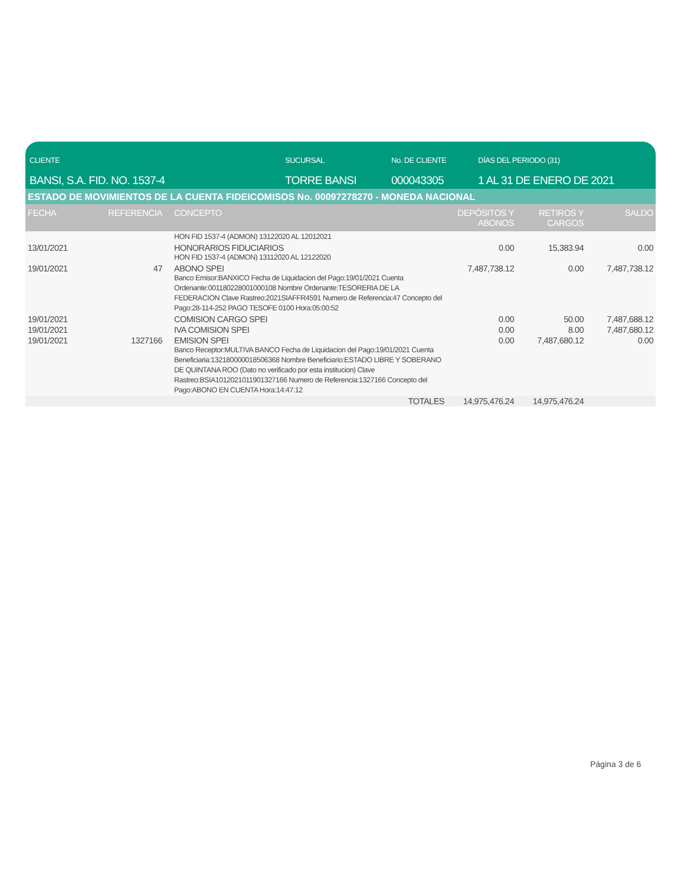CLIENTE
BANSI, S.A. FID. NO. 1537-4
SUCURSAL
TORRE BANSI
No. DE CLIENTE
000043305
DÍAS DEL PERIODO (31)
1 AL 31 DE ENERO DE 2021
ESTADO DE MOVIMIENTOS DE LA CUENTA FIDEICOMISOS No. 00097278270 - MONEDA NACIONAL
| FECHA | REFERENCIA | CONCEPTO | DEPÓSITOS Y ABONOS | RETIROS Y CARGOS | SALDO |
| --- | --- | --- | --- | --- | --- |
| | | HON FID 1537-4 (ADMON) 13122020 AL 12012021 | | | |
| 13/01/2021 | | HONORARIOS FIDUCIARIOS HON FID 1537-4 (ADMON) 13112020 AL 12122020 | 0.00 | 15,383.94 | 0.00 |
| 19/01/2021 | 47 | ABONO SPEI Banco Emisor:BANXICO Fecha de Liquidacion del Pago:19/01/2021 Cuenta Ordenante:001180228001000108 Nombre Ordenante:TESORERIA DE LA FEDERACION Clave Rastreo:2021SIAFFR4591 Numero de Referencia:47 Concepto del Pago:28-114-252 PAGO TESOFE 0100 Hora:05:00:52 | 7,487,738.12 | 0.00 | 7,487,738.12 |
| 19/01/2021 | | COMISION CARGO SPEI | 0.00 | 50.00 | 7,487,688.12 |
| 19/01/2021 | | IVA COMISION SPEI | 0.00 | 8.00 | 7,487,680.12 |
| 19/01/2021 | 1327166 | EMISION SPEI Banco Receptor:MULTIVA BANCO Fecha de Liquidacion del Pago:19/01/2021 Cuenta Beneficiaria:132180000018506368 Nombre Beneficiario:ESTADO LIBRE Y SOBERANO DE QUINTANA ROO (Dato no verificado por esta institucion) Clave Rastreo:BSIA1012021011901327166 Numero de Referencia:1327166 Concepto del Pago:ABONO EN CUENTA Hora:14:47:12 | 0.00 | 7,487,680.12 | 0.00 |
| | | TOTALES | 14,975,476.24 | 14,975,476.24 | |
Página 3 de 6